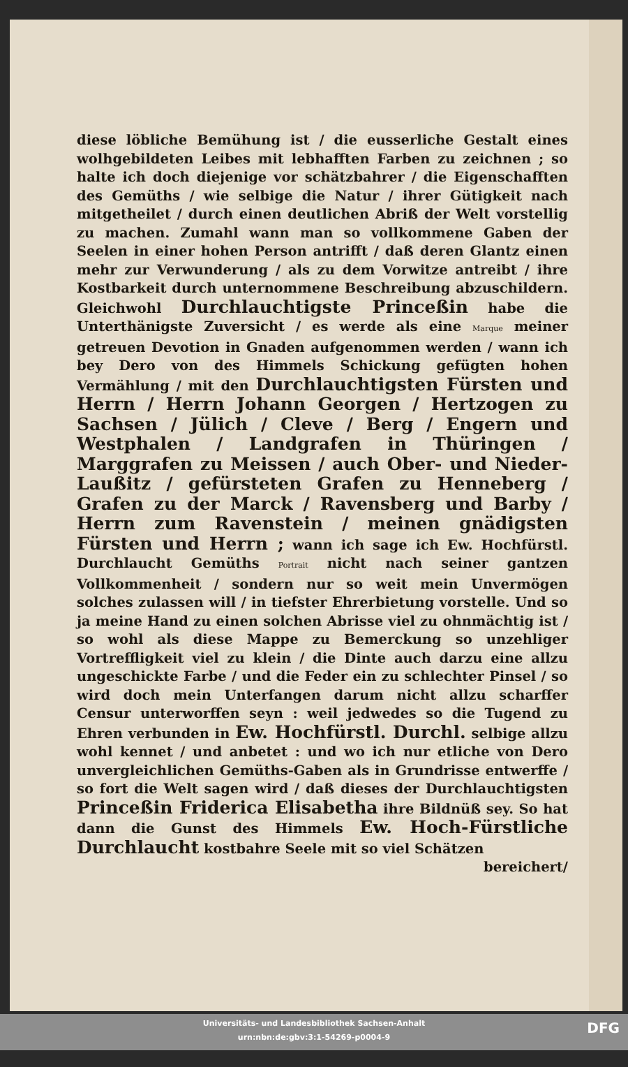diese löbliche Bemühung ist / die eusserliche Gestalt eines wolhgebildeten Leibes mit lebhafften Farben zu zeichnen ; so halte ich doch diejenige vor schätzbahrer / die Eigenschafften des Gemüths / wie selbige die Natur / ihrer Gütigkeit nach mitgetheilet / durch einen deutlichen Abriß der Welt vorstellig zu machen. Zumahl wann man so vollkommene Gaben der Seelen in einer hohen Person antrifft / daß deren Glantz einen mehr zur Verwunderung / als zu dem Vorwitze antreibt / ihre Kostbarkeit durch unternommene Beschreibung abzuschildern. Gleichwohl Durchlauchtigste Princeßin habe die Unterthänigste Zuversicht / es werde als eine Marque meiner getreuen Devotion in Gnaden aufgenommen werden / wann ich bey Dero von des Himmels Schickung gefügten hohen Vermählung / mit den Durchlauchtigsten Fürsten und Herrn / Herrn Johann Georgen / Hertzogen zu Sachsen / Jülich / Cleve / Berg / Engern und Westphalen / Landgrafen in Thüringen / Marggrafen zu Meissen / auch Ober- und Nieder-Laußitz / gefürsteten Grafen zu Henneberg / Grafen zu der Marck / Ravensberg und Barby / Herrn zum Ravenstein / meinen gnädigsten Fürsten und Herrn ; wann ich sage ich Ew. Hochfürstl. Durchlaucht Gemüths Portrait nicht nach seiner gantzen Vollkommenheit / sondern nur so weit mein Unvermögen solches zulassen will / in tiefster Ehrerbietung vorstelle. Und so ja meine Hand zu einen solchen Abrisse viel zu ohnmächtig ist / so wohl als diese Mappe zu Bemerckung so unzehliger Vortreffligkeit viel zu klein / die Dinte auch darzu eine allzu ungeschickte Farbe / und die Feder ein zu schlechter Pinsel / so wird doch mein Unterfangen darum nicht allzu scharffer Censur unterworffen seyn : weil jedwedes so die Tugend zu Ehren verbunden in Ew. Hochfürstl. Durchl. selbige allzu wohl kennet / und anbetet : und wo ich nur etliche von Dero unvergleichlichen Gemüths-Gaben als in Grundrisse entwerffe / so fort die Welt sagen wird / daß dieses der Durchlauchtigsten Princeßin Friderica Elisabetha ihre Bildnüß sey. So hat dann die Gunst des Himmels Ew. Hoch-Fürstliche Durchlaucht kostbahre Seele mit so viel Schätzen
bereichert/
Universitäts- und Landesbibliothek Sachsen-Anhalt
urn:nbn:de:gbv:3:1-54269-p0004-9
DFG